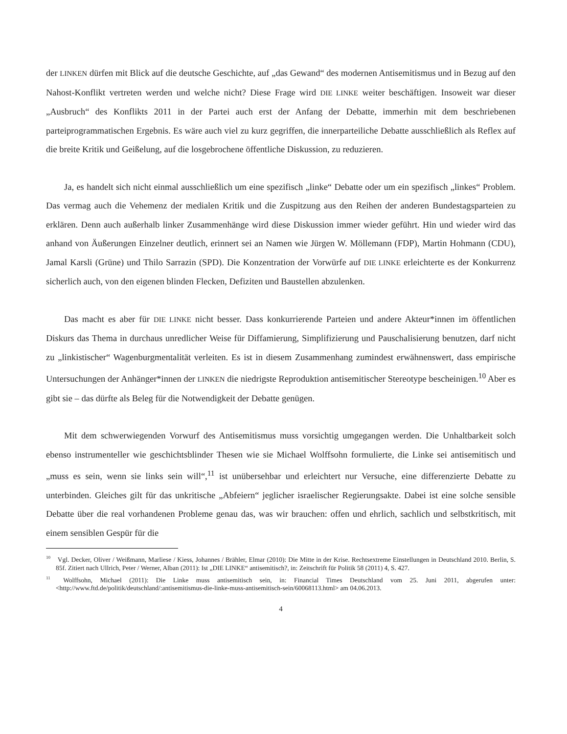der LINKEN dürfen mit Blick auf die deutsche Geschichte, auf „das Gewand“ des modernen Antisemitismus und in Bezug auf den Nahost-Konflikt vertreten werden und welche nicht? Diese Frage wird DIE LINKE weiter beschäftigen. Insoweit war dieser „Ausbruch“ des Konflikts 2011 in der Partei auch erst der Anfang der Debatte, immerhin mit dem beschriebenen parteiprogrammatischen Ergebnis. Es wäre auch viel zu kurz gegriffen, die innerparteiliche Debatte ausschließlich als Reflex auf die breite Kritik und Geißelung, auf die losgebrochene öffentliche Diskussion, zu reduzieren.
Ja, es handelt sich nicht einmal ausschließlich um eine spezifisch „linke“ Debatte oder um ein spezifisch „linkes“ Problem. Das vermag auch die Vehemenz der medialen Kritik und die Zuspitzung aus den Reihen der anderen Bundestagsparteien zu erklären. Denn auch außerhalb linker Zusammenhänge wird diese Diskussion immer wieder geführt. Hin und wieder wird das anhand von Äußerungen Einzelner deutlich, erinnert sei an Namen wie Jürgen W. Möllemann (FDP), Martin Hohmann (CDU), Jamal Karsli (Grüne) und Thilo Sarrazin (SPD). Die Konzentration der Vorwürfe auf DIE LINKE erleichterte es der Konkurrenz sicherlich auch, von den eigenen blinden Flecken, Defiziten und Baustellen abzulenken.
Das macht es aber für DIE LINKE nicht besser. Dass konkurrierende Parteien und andere Akteur*innen im öffentlichen Diskurs das Thema in durchaus unredlicher Weise für Diffamierung, Simplifizierung und Pauschalisierung benutzen, darf nicht zu „linkistischer“ Wagenburgmentalität verleiten. Es ist in diesem Zusammenhang zumindest erwähnenswert, dass empirische Untersuchungen der Anhänger*innen der LINKEN die niedrigste Reproduktion antisemitischer Stereotype bescheinigen.<sup>10</sup> Aber es gibt sie – das dürfte als Beleg für die Notwendigkeit der Debatte genügen.
Mit dem schwerwiegenden Vorwurf des Antisemitismus muss vorsichtig umgegangen werden. Die Unhaltbarkeit solch ebenso instrumenteller wie geschichtsblinder Thesen wie sie Michael Wolffsohn formulierte, die Linke sei antisemitisch und „muss es sein, wenn sie links sein will“,<sup>11</sup> ist unübersehbar und erleichtert nur Versuche, eine differenzierte Debatte zu unterbinden. Gleiches gilt für das unkritische „Abfeiern“ jeglicher israelischer Regierungsakte. Dabei ist eine solche sensible Debatte über die real vorhandenen Probleme genau das, was wir brauchen: offen und ehrlich, sachlich und selbstkritisch, mit einem sensiblen Gespür für die
<sup>10</sup> Vgl. Decker, Oliver / Weißmann, Marliese / Kiess, Johannes / Brähler, Elmar (2010): Die Mitte in der Krise. Rechtsextreme Einstellungen in Deutschland 2010. Berlin, S. 85f. Zitiert nach Ullrich, Peter / Werner, Alban (2011): Ist „DIE LINKE“ antisemitisch?, in: Zeitschrift für Politik 58 (2011) 4, S. 427.
<sup>11</sup> Wolffsohn, Michael (2011): Die Linke muss antisemitisch sein, in: Financial Times Deutschland vom 25. Juni 2011, abgerufen unter: <http://www.ftd.de/politik/deutschland/:antisemitismus-die-linke-muss-antisemitisch-sein/60068113.html> am 04.06.2013.
4